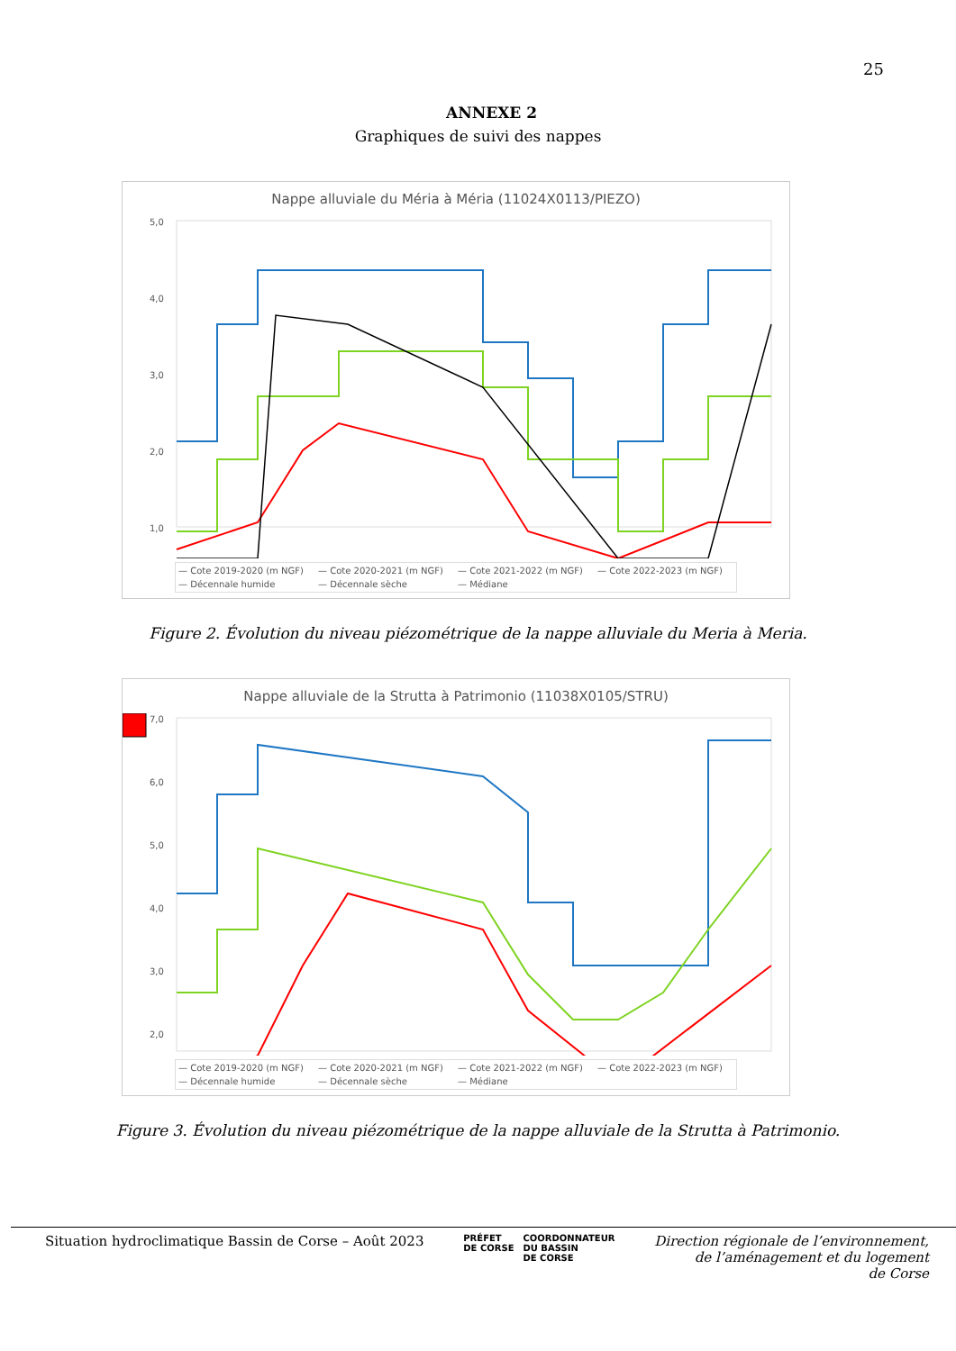25
ANNEXE 2
Graphiques de suivi des nappes
Nappe alluviale du Méria à Méria (11024X0113/PIEZO)
5,0
4,0
3,0
2,0
1,0
— Cote 2019-2020 (m NGF) — Cote 2020-2021 (m NGF) — Cote 2021-2022 (m NGF) — Cote 2022-2023 (m NGF) — Décennale humide — Décennale sèche — Médiane
Figure 2. Évolution du niveau piézométrique de la nappe alluviale du Meria à Meria.
Nappe alluviale de la Strutta à Patrimonio (11038X0105/STRU)
7,0
6,0
5,0
4,0
3,0
2,0
— Cote 2019-2020 (m NGF) — Cote 2020-2021 (m NGF) — Cote 2021-2022 (m NGF) — Cote 2022-2023 (m NGF) — Décennale humide — Décennale sèche — Médiane
Figure 3. Évolution du niveau piézométrique de la nappe alluviale de la Strutta à Patrimonio.
Situation hydroclimatique Bassin de Corse – Août 2023
PRÉFET
DE CORSE
COORDONNATEUR
DU BASSIN
DE CORSE
Direction régionale de l’environnement,
de l’aménagement et du logement
de Corse